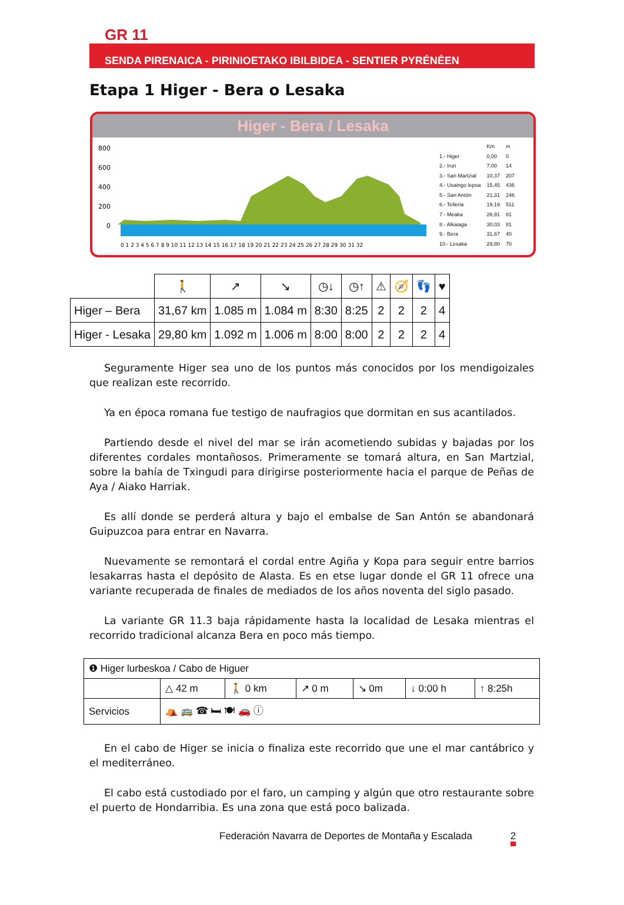GR 11
SENDA PIRENAICA - PIRINIOETAKO IBILBIDEA - SENTIER PYRÉNÉEN
Etapa 1 Higer - Bera o Lesaka
Higer - Bera / Lesaka
800
600
400
200
0
0 1 2 3 4 5 6 7 8 9 10 11 12 13 14 15 16 17 18 19 20 21 22 23 24 25 26 27 28 29 30 31 32
| | Km | m |
| 1.- Higer | 0,00 | 0 |
| 2.- Irun | 7,00 | 14 |
| 3.- San Martzial | 10,37 | 207 |
| 4.- Usaingo lepoa | 15,45 | 436 |
| 5.- San Antón | 21,31 | 246 |
| 6.- Telleria | 19,19 | 511 |
| 7.- Meaka | 26,91 | 81 |
| 8.- Alkaiaga | 30,03 | 81 |
| 9.- Bera | 31,67 | 40 |
| 10.- Lesaka | 29,80 | 70 |
| | 🚶 | ↗ | ↘ | ◷↓ | ◷↑ | ⚠ | 🧭 | 👣 | ♥ |
| Higer – Bera | 31,67 km | 1.085 m | 1.084 m | 8:30 | 8:25 | 2 | 2 | 2 | 4 |
| Higer - Lesaka | 29,80 km | 1.092 m | 1.006 m | 8:00 | 8:00 | 2 | 2 | 2 | 4 |
Seguramente Higer sea uno de los puntos más conocidos por los mendigoizales que realizan este recorrido.
Ya en época romana fue testigo de naufragios que dormitan en sus acantilados.
Partiendo desde el nivel del mar se irán acometiendo subidas y bajadas por los diferentes cordales montañosos. Primeramente se tomará altura, en San Martzial, sobre la bahía de Txingudi para dirigirse posteriormente hacia el parque de Peñas de Aya / Aiako Harriak.
Es allí donde se perderá altura y bajo el embalse de San Antón se abandonará Guipuzcoa para entrar en Navarra.
Nuevamente se remontará el cordal entre Agiña y Kopa para seguir entre barrios lesakarras hasta el depósito de Alasta. Es en etse lugar donde el GR 11 ofrece una variante recuperada de finales de mediados de los años noventa del siglo pasado.
La variante GR 11.3 baja rápidamente hasta la localidad de Lesaka mientras el recorrido tradicional alcanza Bera en poco más tiempo.
| ❶ Higer lurbeskoa / Cabo de Higuer | | | | | | |
| | △ 42 m | 🚶 0 km | ↗ 0 m | ↘ 0m | ↓ 0:00 h | ↑ 8:25h |
| Servicios | ⛺ 🚌 ☎ 🛏 🍽 🚗 ⓘ | | | | | |
En el cabo de Higer se inicia o finaliza este recorrido que une el mar cantábrico y el mediterráneo.
El cabo está custodiado por el faro, un camping y algún que otro restaurante sobre el puerto de Hondarribia. Es una zona que está poco balizada.
Federación Navarra de Deportes de Montaña y Escalada 2